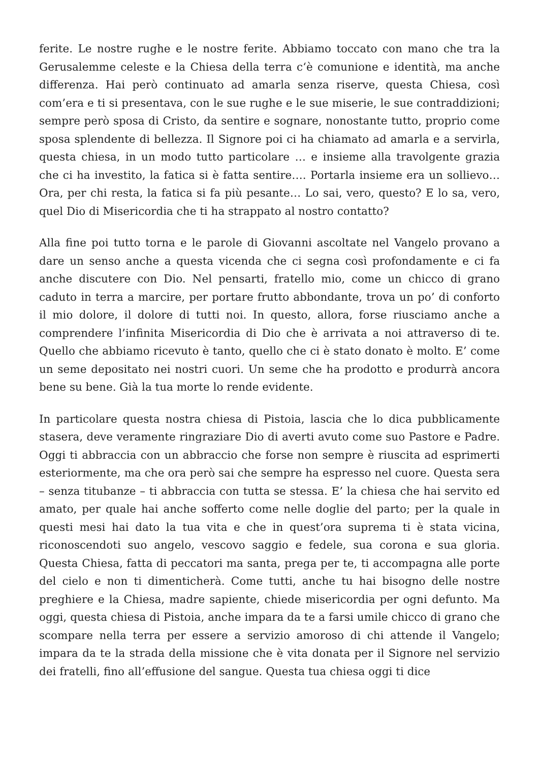ferite. Le nostre rughe e le nostre ferite. Abbiamo toccato con mano che tra la Gerusalemme celeste e la Chiesa della terra c‘è comunione e identità, ma anche differenza. Hai però continuato ad amarla senza riserve, questa Chiesa, così com’era e ti si presentava, con le sue rughe e le sue miserie, le sue contraddizioni; sempre però sposa di Cristo, da sentire e sognare, nonostante tutto, proprio come sposa splendente di bellezza. Il Signore poi ci ha chiamato ad amarla e a servirla, questa chiesa, in un modo tutto particolare … e insieme alla travolgente grazia che ci ha investito, la fatica si è fatta sentire…. Portarla insieme era un sollievo… Ora, per chi resta, la fatica si fa più pesante… Lo sai, vero, questo? E lo sa, vero, quel Dio di Misericordia che ti ha strappato al nostro contatto?
Alla fine poi tutto torna e le parole di Giovanni ascoltate nel Vangelo provano a dare un senso anche a questa vicenda che ci segna così profondamente e ci fa anche discutere con Dio. Nel pensarti, fratello mio, come un chicco di grano caduto in terra a marcire, per portare frutto abbondante, trova un po’ di conforto il mio dolore, il dolore di tutti noi. In questo, allora, forse riusciamo anche a comprendere l’infinita Misericordia di Dio che è arrivata a noi attraverso di te. Quello che abbiamo ricevuto è tanto, quello che ci è stato donato è molto. E’ come un seme depositato nei nostri cuori. Un seme che ha prodotto e produrrà ancora bene su bene. Già la tua morte lo rende evidente.
In particolare questa nostra chiesa di Pistoia, lascia che lo dica pubblicamente stasera, deve veramente ringraziare Dio di averti avuto come suo Pastore e Padre. Oggi ti abbraccia con un abbraccio che forse non sempre è riuscita ad esprimerti esteriormente, ma che ora però sai che sempre ha espresso nel cuore. Questa sera – senza titubanze – ti abbraccia con tutta se stessa. E’ la chiesa che hai servito ed amato, per quale hai anche sofferto come nelle doglie del parto; per la quale in questi mesi hai dato la tua vita e che in quest’ora suprema ti è stata vicina, riconoscendoti suo angelo, vescovo saggio e fedele, sua corona e sua gloria. Questa Chiesa, fatta di peccatori ma santa, prega per te, ti accompagna alle porte del cielo e non ti dimenticherà. Come tutti, anche tu hai bisogno delle nostre preghiere e la Chiesa, madre sapiente, chiede misericordia per ogni defunto. Ma oggi, questa chiesa di Pistoia, anche impara da te a farsi umile chicco di grano che scompare nella terra per essere a servizio amoroso di chi attende il Vangelo; impara da te la strada della missione che è vita donata per il Signore nel servizio dei fratelli, fino all’effusione del sangue. Questa tua chiesa oggi ti dice